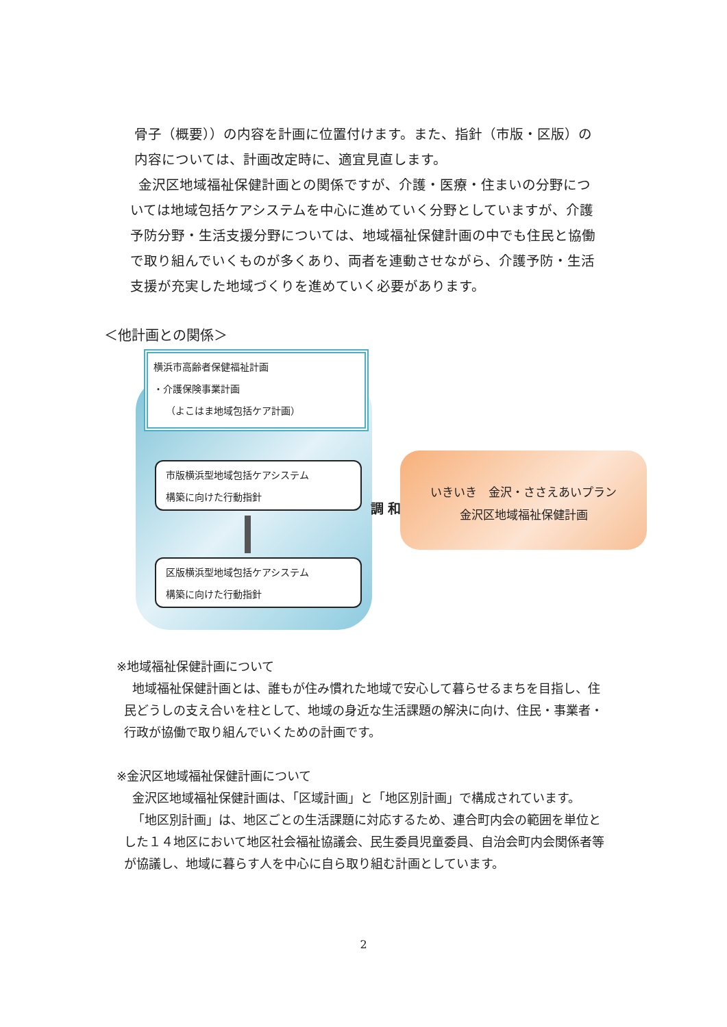骨子（概要））の内容を計画に位置付けます。また、指針（市版・区版）の
内容については、計画改定時に、適宜見直します。
金沢区地域福祉保健計画との関係ですが、介護・医療・住まいの分野につ
いては地域包括ケアシステムを中心に進めていく分野としていますが、介護
予防分野・生活支援分野については、地域福祉保健計画の中でも住民と協働
で取り組んでいくものが多くあり、両者を連動させながら、介護予防・生活
支援が充実した地域づくりを進めていく必要があります。
＜他計画との関係＞
横浜市高齢者保健福祉計画
・介護保険事業計画
（よこはま地域包括ケア計画）
市版横浜型地域包括ケアシステム
構築に向けた行動指針
区版横浜型地域包括ケアシステム
構築に向けた行動指針
調 和
いきいき　金沢・ささえあいプラン
金沢区地域福祉保健計画
※地域福祉保健計画について
地域福祉保健計画とは、誰もが住み慣れた地域で安心して暮らせるまちを目指し、住
民どうしの支え合いを柱として、地域の身近な生活課題の解決に向け、住民・事業者・
行政が協働で取り組んでいくための計画です。
※金沢区地域福祉保健計画について
金沢区地域福祉保健計画は、「区域計画」と「地区別計画」で構成されています。
「地区別計画」は、地区ごとの生活課題に対応するため、連合町内会の範囲を単位と
した１４地区において地区社会福祉協議会、民生委員児童委員、自治会町内会関係者等
が協議し、地域に暮らす人を中心に自ら取り組む計画としています。
2